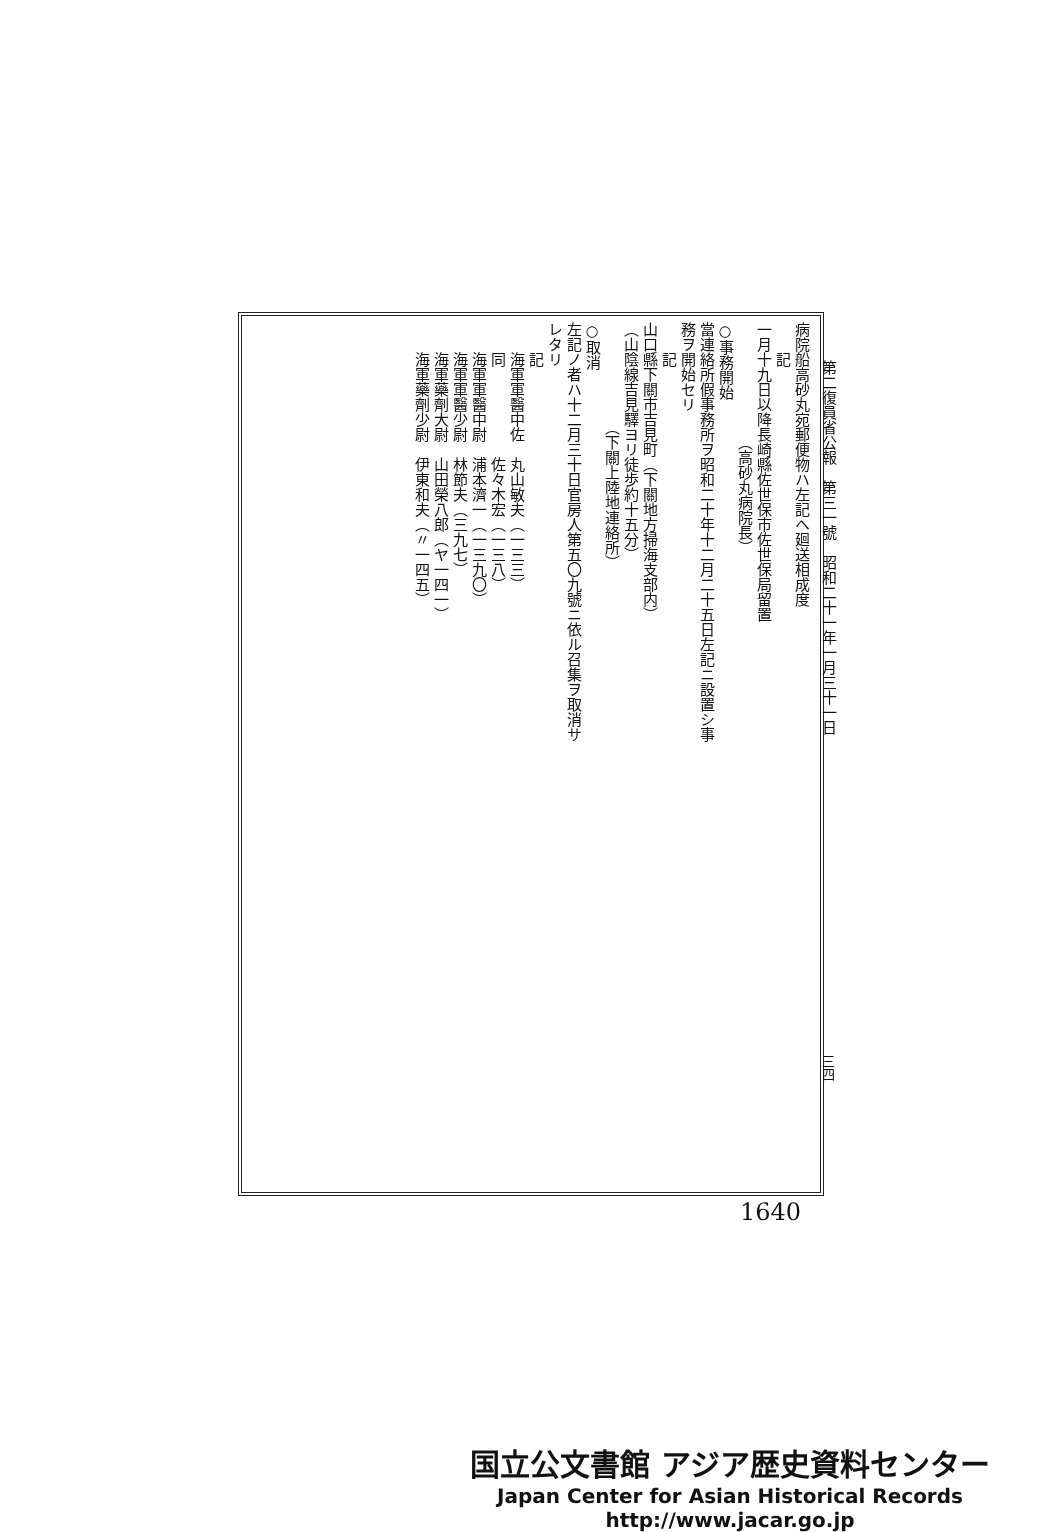第二復員省公報　第三一號　昭和二十一年一月三十一日
病院船高砂丸宛郵便物ハ左記ヘ廻送相成度
　　記
一月十九日以降長崎縣佐世保市佐世保局留置
　　　　　　　　（高砂丸病院長）
○事務開始
當連絡所假事務所ヲ昭和二十年十二月二十五日左記ニ設置シ事務ヲ開始セリ
　　記
山口縣下關市吉見町（下關地方掃海支部内）
（山陰線吉見驛ヨリ徒歩約十五分）
　　　　　　　（下關上陸地連絡所）
○取消
左記ノ者ハ十二月三十日官房人第五〇九號ニ依ル召集ヲ取消サレタリ
　　記
　　海軍軍醫中佐　丸山敏夫（一三三）
　　同　　　　　　佐々木宏（一三八）
　　海軍軍醫中尉　浦本濟一（一三九〇）
　　海軍軍醫少尉　林節夫（三九七）
　　海軍藥劑大尉　山田榮八郎（ヤ一四一）
　　海軍藥劑少尉　伊東和夫（〃一四五）
三四
1640
国立公文書館 アジア歴史資料センター
Japan Center for Asian Historical Records
http://www.jacar.go.jp